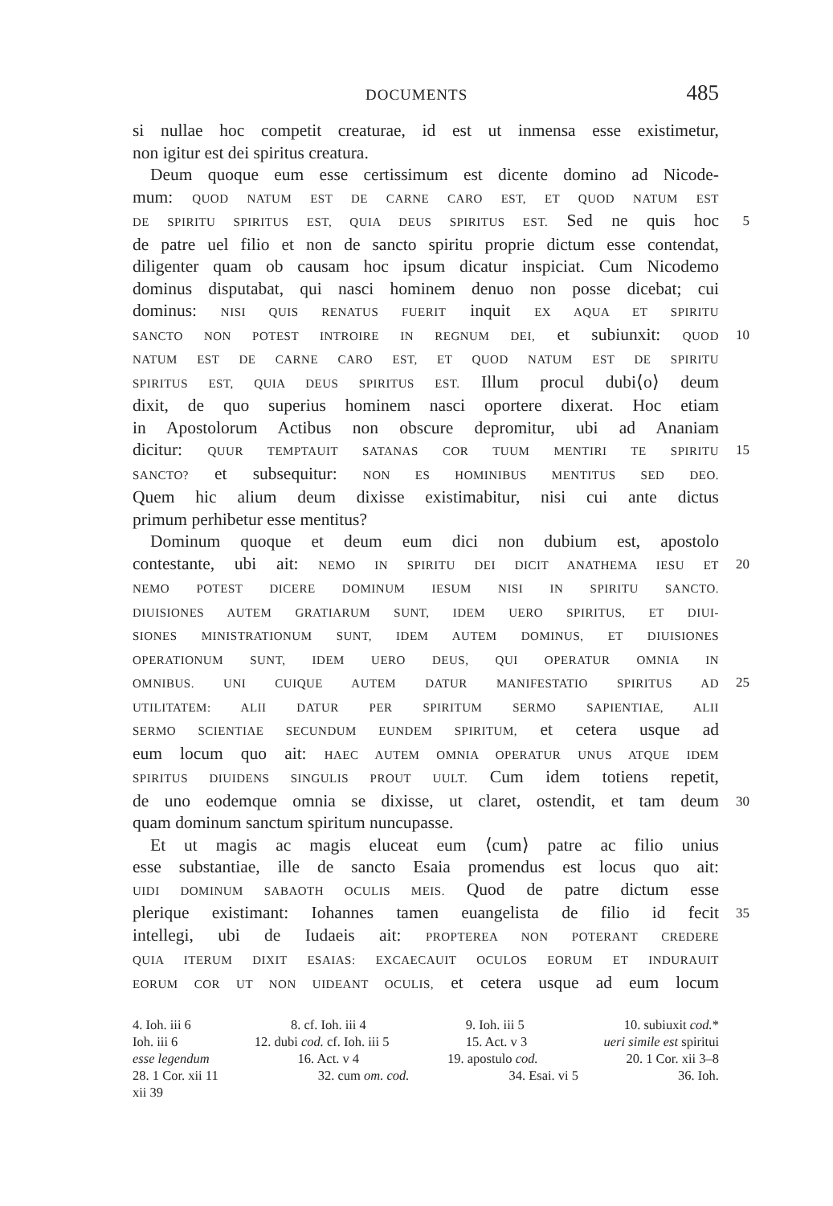DOCUMENTS 485
si nullae hoc competit creaturae, id est ut inmensa esse existimetur,
non igitur est dei spiritus creatura.
Deum quoque eum esse certissimum est dicente domino ad Nicode-
mum: QUOD NATUM EST DE CARNE CARO EST, ET QUOD NATUM EST
DE SPIRITU SPIRITUS EST, QUIA DEUS SPIRITUS EST. Sed ne quis hoc 5
de patre uel filio et non de sancto spiritu proprie dictum esse contendat,
diligenter quam ob causam hoc ipsum dicatur inspiciat. Cum Nicodemo
dominus disputabat, qui nasci hominem denuo non posse dicebat; cui
dominus: NISI QUIS RENATUS FUERIT inquit EX AQUA ET SPIRITU
SANCTO NON POTEST INTROIRE IN REGNUM DEI, et subiunxit: QUOD 10
NATUM EST DE CARNE CARO EST, ET QUOD NATUM EST DE SPIRITU
SPIRITUS EST, QUIA DEUS SPIRITUS EST. Illum procul dubi⟨o⟩ deum
dixit, de quo superius hominem nasci oportere dixerat. Hoc etiam
in Apostolorum Actibus non obscure depromitur, ubi ad Ananiam
dicitur: QUUR TEMPTAUIT SATANAS COR TUUM MENTIRI TE SPIRITU 15
SANCTO? et subsequitur: NON ES HOMINIBUS MENTITUS SED DEO.
Quem hic alium deum dixisse existimabitur, nisi cui ante dictus
primum perhibetur esse mentitus?
Dominum quoque et deum eum dici non dubium est, apostolo
contestante, ubi ait: NEMO IN SPIRITU DEI DICIT ANATHEMA IESU ET 20
NEMO POTEST DICERE DOMINUM IESUM NISI IN SPIRITU SANCTO.
DIUISIONES AUTEM GRATIARUM SUNT, IDEM UERO SPIRITUS, ET DIUI-
SIONES MINISTRATIONUM SUNT, IDEM AUTEM DOMINUS, ET DIUISIONES
OPERATIONUM SUNT, IDEM UERO DEUS, QUI OPERATUR OMNIA IN
OMNIBUS. UNI CUIQUE AUTEM DATUR MANIFESTATIO SPIRITUS AD 25
UTILITATEM: ALII DATUR PER SPIRITUM SERMO SAPIENTIAE, ALII
SERMO SCIENTIAE SECUNDUM EUNDEM SPIRITUM, et cetera usque ad
eum locum quo ait: HAEC AUTEM OMNIA OPERATUR UNUS ATQUE IDEM
SPIRITUS DIUIDENS SINGULIS PROUT UULT. Cum idem totiens repetit,
de uno eodemque omnia se dixisse, ut claret, ostendit, et tam deum 30
quam dominum sanctum spiritum nuncupasse.
Et ut magis ac magis eluceat eum ⟨cum⟩ patre ac filio unius
esse substantiae, ille de sancto Esaia promendus est locus quo ait:
UIDI DOMINUM SABAOTH OCULIS MEIS. Quod de patre dictum esse
plerique existimant: Iohannes tamen euangelista de filio id fecit 35
intellegi, ubi de Iudaeis ait: PROPTEREA NON POTERANT CREDERE
QUIA ITERUM DIXIT ESAIAS: EXCAECAUIT OCULOS EORUM ET INDURAUIT
EORUM COR UT NON UIDEANT OCULIS, et cetera usque ad eum locum
4. Ioh. iii 6 8. cf. Ioh. iii 4 9. Ioh. iii 5 10. subiuxit cod.*
Ioh. iii 6 12. dubi cod. cf. Ioh. iii 5 15. Act. v 3 ueri simile est spiritui
esse legendum 16. Act. v 4 19. apostulo cod. 20. 1 Cor. xii 3–8
28. 1 Cor. xii 11 32. cum om. cod. 34. Esai. vi 5 36. Ioh.
xii 39